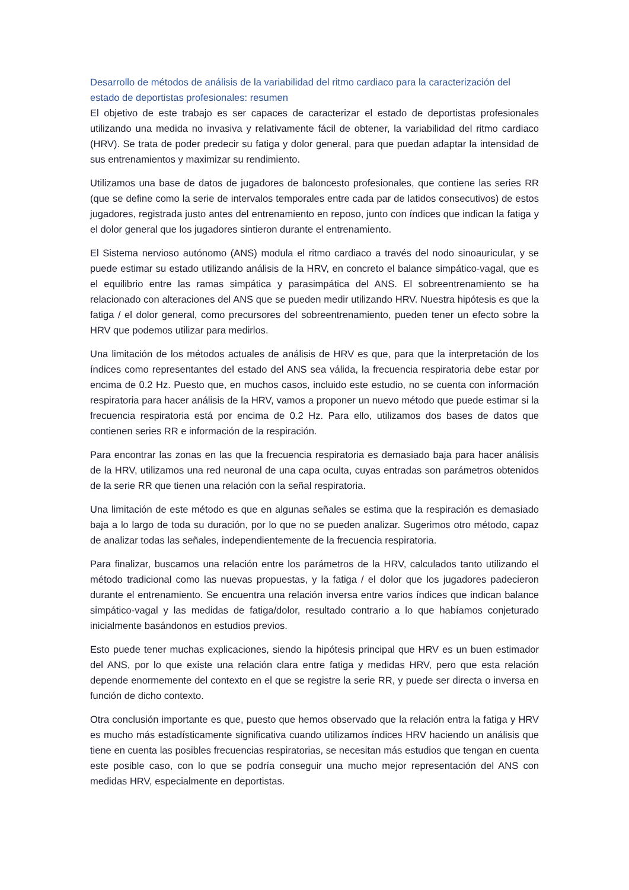Desarrollo de métodos de análisis de la variabilidad del ritmo cardiaco para la caracterización del estado de deportistas profesionales: resumen
El objetivo de este trabajo es ser capaces de caracterizar el estado de deportistas profesionales utilizando una medida no invasiva y relativamente fácil de obtener, la variabilidad del ritmo cardiaco (HRV). Se trata de poder predecir su fatiga y dolor general, para que puedan adaptar la intensidad de sus entrenamientos y maximizar su rendimiento.
Utilizamos una base de datos de jugadores de baloncesto profesionales, que contiene las series RR (que se define como la serie de intervalos temporales entre cada par de latidos consecutivos) de estos jugadores, registrada justo antes del entrenamiento en reposo, junto con índices que indican la fatiga y el dolor general que los jugadores sintieron durante el entrenamiento.
El Sistema nervioso autónomo (ANS) modula el ritmo cardiaco a través del nodo sinoauricular, y se puede estimar su estado utilizando análisis de la HRV, en concreto el balance simpático-vagal, que es el equilibrio entre las ramas simpática y parasimpática del ANS. El sobreentrenamiento se ha relacionado con alteraciones del ANS que se pueden medir utilizando HRV. Nuestra hipótesis es que la fatiga / el dolor general, como precursores del sobreentrenamiento, pueden tener un efecto sobre la HRV que podemos utilizar para medirlos.
Una limitación de los métodos actuales de análisis de HRV es que, para que la interpretación de los índices como representantes del estado del ANS sea válida, la frecuencia respiratoria debe estar por encima de 0.2 Hz. Puesto que, en muchos casos, incluido este estudio, no se cuenta con información respiratoria para hacer análisis de la HRV, vamos a proponer un nuevo método que puede estimar si la frecuencia respiratoria está por encima de 0.2 Hz. Para ello, utilizamos dos bases de datos que contienen series RR e información de la respiración.
Para encontrar las zonas en las que la frecuencia respiratoria es demasiado baja para hacer análisis de la HRV, utilizamos una red neuronal de una capa oculta, cuyas entradas son parámetros obtenidos de la serie RR que tienen una relación con la señal respiratoria.
Una limitación de este método es que en algunas señales se estima que la respiración es demasiado baja a lo largo de toda su duración, por lo que no se pueden analizar. Sugerimos otro método, capaz de analizar todas las señales, independientemente de la frecuencia respiratoria.
Para finalizar, buscamos una relación entre los parámetros de la HRV, calculados tanto utilizando el método tradicional como las nuevas propuestas, y la fatiga / el dolor que los jugadores padecieron durante el entrenamiento. Se encuentra una relación inversa entre varios índices que indican balance simpático-vagal y las medidas de fatiga/dolor, resultado contrario a lo que habíamos conjeturado inicialmente basándonos en estudios previos.
Esto puede tener muchas explicaciones, siendo la hipótesis principal que HRV es un buen estimador del ANS, por lo que existe una relación clara entre fatiga y medidas HRV, pero que esta relación depende enormemente del contexto en el que se registre la serie RR, y puede ser directa o inversa en función de dicho contexto.
Otra conclusión importante es que, puesto que hemos observado que la relación entra la fatiga y HRV es mucho más estadísticamente significativa cuando utilizamos índices HRV haciendo un análisis que tiene en cuenta las posibles frecuencias respiratorias, se necesitan más estudios que tengan en cuenta este posible caso, con lo que se podría conseguir una mucho mejor representación del ANS con medidas HRV, especialmente en deportistas.